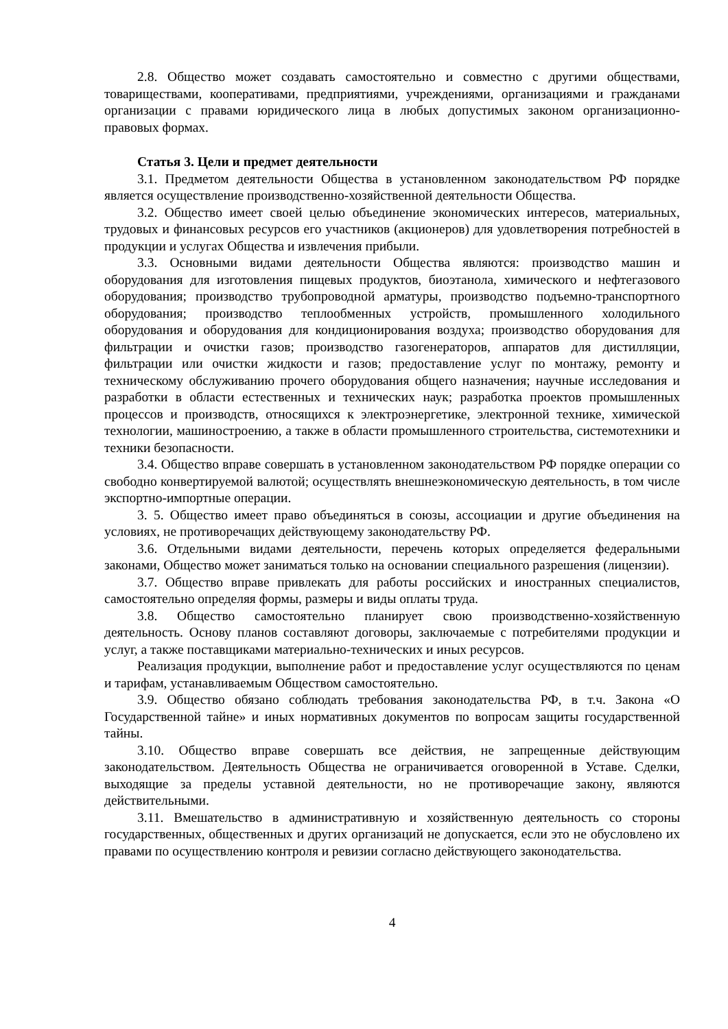2.8. Общество может создавать самостоятельно и совместно с другими обществами, товариществами, кооперативами, предприятиями, учреждениями, организациями и гражданами организации с правами юридического лица в любых допустимых законом организационно-правовых формах.
Статья 3. Цели и предмет деятельности
3.1. Предметом деятельности Общества в установленном законодательством РФ порядке является осуществление производственно-хозяйственной деятельности Общества.
3.2. Общество имеет своей целью объединение экономических интересов, материальных, трудовых и финансовых ресурсов его участников (акционеров) для удовлетворения потребностей в продукции и услугах Общества и извлечения прибыли.
3.3. Основными видами деятельности Общества являются: производство машин и оборудования для изготовления пищевых продуктов, биоэтанола, химического и нефтегазового оборудования; производство трубопроводной арматуры, производство подъемно-транспортного оборудования; производство теплообменных устройств, промышленного холодильного оборудования и оборудования для кондиционирования воздуха; производство оборудования для фильтрации и очистки газов; производство газогенераторов, аппаратов для дистилляции, фильтрации или очистки жидкости и газов; предоставление услуг по монтажу, ремонту и техническому обслуживанию прочего оборудования общего назначения; научные исследования и разработки в области естественных и технических наук; разработка проектов промышленных процессов и производств, относящихся к электроэнергетике, электронной технике, химической технологии, машиностроению, а также в области промышленного строительства, системотехники и техники безопасности.
3.4. Общество вправе совершать в установленном законодательством РФ порядке операции со свободно конвертируемой валютой; осуществлять внешнеэкономическую деятельность, в том числе экспортно-импортные операции.
3. 5. Общество имеет право объединяться в союзы, ассоциации и другие объединения на условиях, не противоречащих действующему законодательству РФ.
3.6. Отдельными видами деятельности, перечень которых определяется федеральными законами, Общество может заниматься только на основании специального разрешения (лицензии).
3.7. Общество вправе привлекать для работы российских и иностранных специалистов, самостоятельно определяя формы, размеры и виды оплаты труда.
3.8. Общество самостоятельно планирует свою производственно-хозяйственную деятельность. Основу планов составляют договоры, заключаемые с потребителями продукции и услуг, а также поставщиками материально-технических и иных ресурсов.
Реализация продукции, выполнение работ и предоставление услуг осуществляются по ценам и тарифам, устанавливаемым Обществом самостоятельно.
3.9. Общество обязано соблюдать требования законодательства РФ, в т.ч. Закона «О Государственной тайне» и иных нормативных документов по вопросам защиты государственной тайны.
3.10. Общество вправе совершать все действия, не запрещенные действующим законодательством. Деятельность Общества не ограничивается оговоренной в Уставе. Сделки, выходящие за пределы уставной деятельности, но не противоречащие закону, являются действительными.
3.11. Вмешательство в административную и хозяйственную деятельность со стороны государственных, общественных и других организаций не допускается, если это не обусловлено их правами по осуществлению контроля и ревизии согласно действующего законодательства.
4